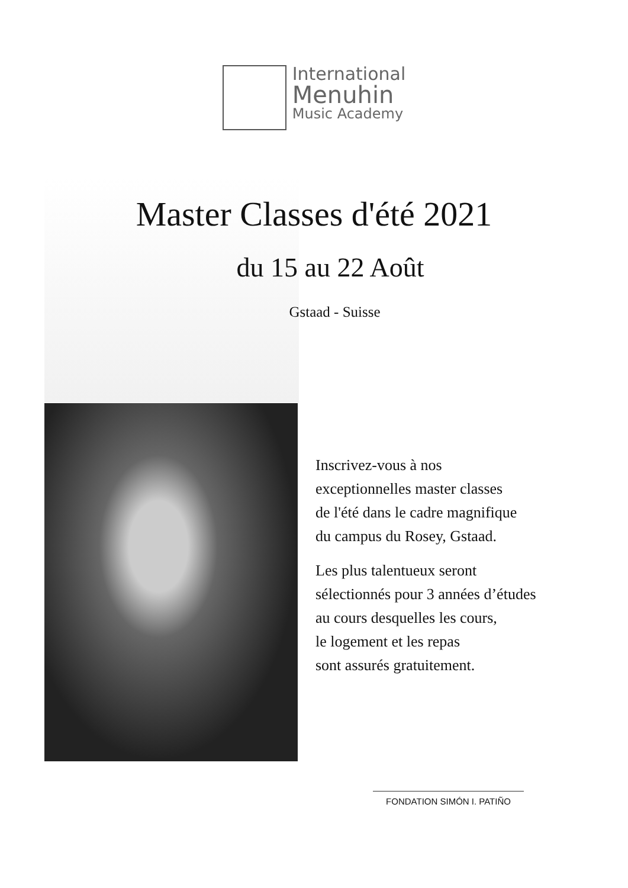International
Menuhin
Music Academy
Master Classes d'été 2021
du 15 au 22 Août
Gstaad - Suisse
Inscrivez-vous à nos
exceptionnelles master classes
de l'été dans le cadre magnifique
du campus du Rosey, Gstaad.
Les plus talentueux seront
sélectionnés pour 3 années d’études
au cours desquelles les cours,
le logement et les repas
sont assurés gratuitement.
FONDATION SIMÓN I. PATIÑO